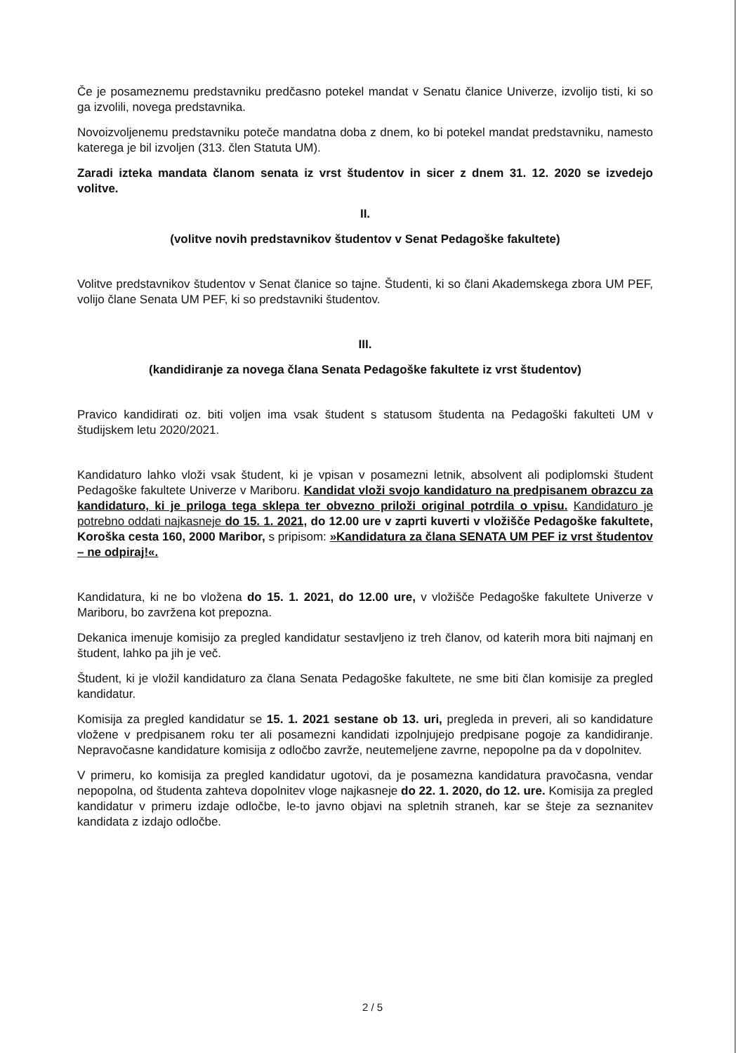Če je posameznemu predstavniku predčasno potekel mandat v Senatu članice Univerze, izvolijo tisti, ki so ga izvolili, novega predstavnika.
Novoizvoljenemu predstavniku poteče mandatna doba z dnem, ko bi potekel mandat predstavniku, namesto katerega je bil izvoljen (313. člen Statuta UM).
Zaradi izteka mandata članom senata iz vrst študentov in sicer z dnem 31. 12. 2020 se izvedejo volitve.
II.
(volitve novih predstavnikov študentov v Senat Pedagoške fakultete)
Volitve predstavnikov študentov v Senat članice so tajne. Študenti, ki so člani Akademskega zbora UM PEF, volijo člane Senata UM PEF, ki so predstavniki študentov.
III.
(kandidiranje za novega člana Senata Pedagoške fakultete iz vrst študentov)
Pravico kandidirati oz. biti voljen ima vsak študent s statusom študenta na Pedagoški fakulteti UM v študijskem letu 2020/2021.
Kandidaturo lahko vloži vsak študent, ki je vpisan v posamezni letnik, absolvent ali podiplomski študent Pedagoške fakultete Univerze v Mariboru. Kandidat vloži svojo kandidaturo na predpisanem obrazcu za kandidaturo, ki je priloga tega sklepa ter obvezno priloži original potrdila o vpisu. Kandidaturo je potrebno oddati najkasneje do 15. 1. 2021, do 12.00 ure v zaprti kuverti v vložišče Pedagoške fakultete, Koroška cesta 160, 2000 Maribor, s pripisom: »Kandidatura za člana SENATA UM PEF iz vrst študentov – ne odpiraj!«.
Kandidatura, ki ne bo vložena do 15. 1. 2021, do 12.00 ure, v vložišče Pedagoške fakultete Univerze v Mariboru, bo zavržena kot prepozna.
Dekanica imenuje komisijo za pregled kandidatur sestavljeno iz treh članov, od katerih mora biti najmanj en študent, lahko pa jih je več.
Študent, ki je vložil kandidaturo za člana Senata Pedagoške fakultete, ne sme biti član komisije za pregled kandidatur.
Komisija za pregled kandidatur se 15. 1. 2021 sestane ob 13. uri, pregleda in preveri, ali so kandidature vložene v predpisanem roku ter ali posamezni kandidati izpolnjujejo predpisane pogoje za kandidiranje. Nepravočasne kandidature komisija z odločbo zavrže, neutemeljene zavrne, nepopolne pa da v dopolnitev.
V primeru, ko komisija za pregled kandidatur ugotovi, da je posamezna kandidatura pravočasna, vendar nepopolna, od študenta zahteva dopolnitev vloge najkasneje do 22. 1. 2020, do 12. ure. Komisija za pregled kandidatur v primeru izdaje odločbe, le-to javno objavi na spletnih straneh, kar se šteje za seznanitev kandidata z izdajo odločbe.
2 / 5